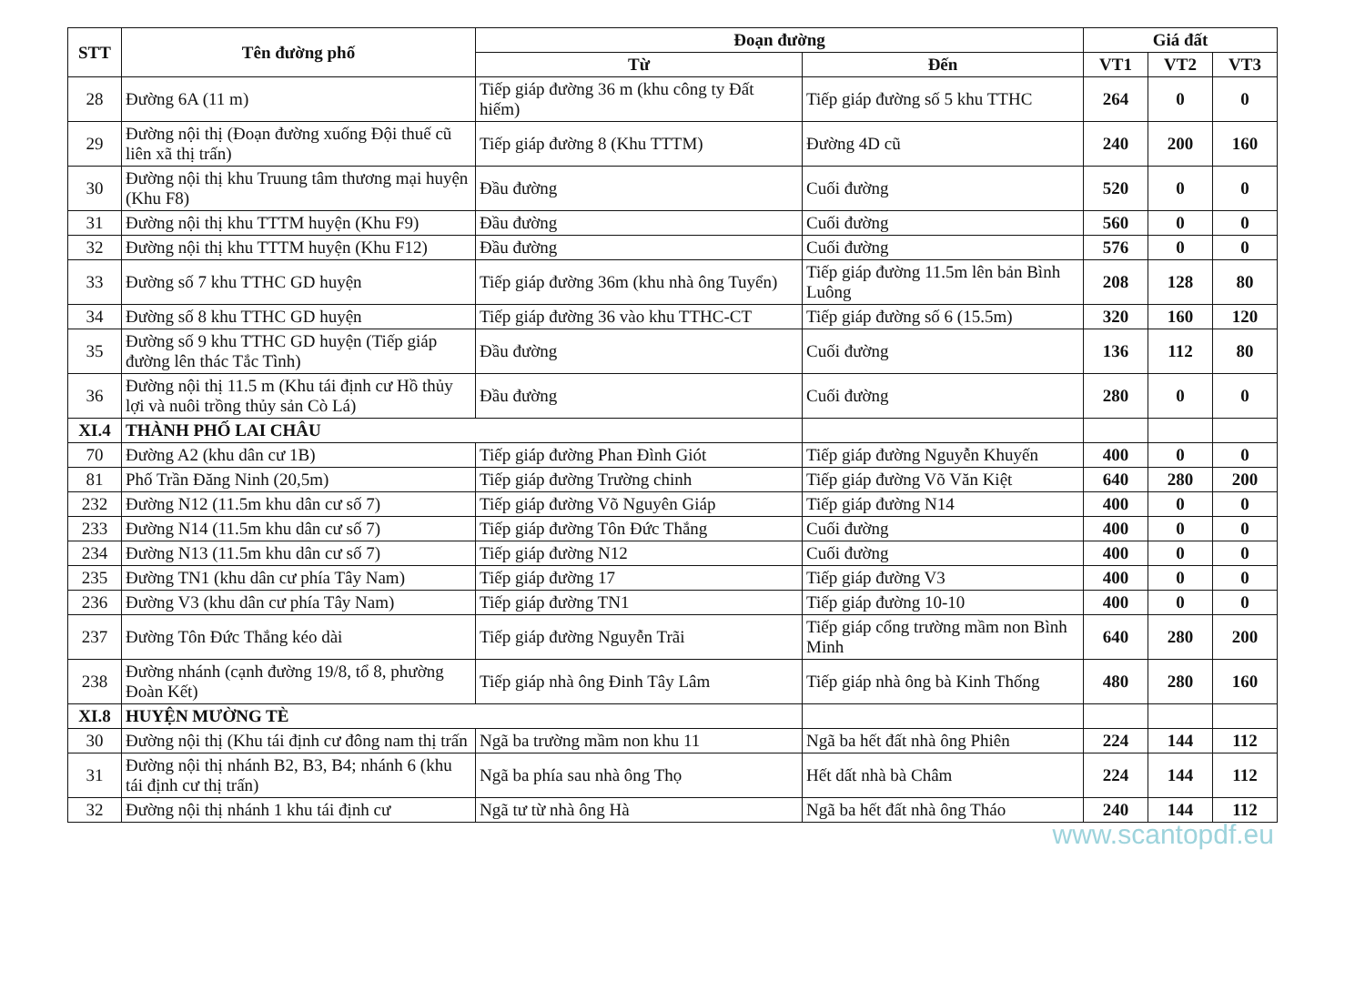| STT | Tên đường phố | Đoạn đường | | Giá đất | | |
| --- | --- | --- | --- | --- | --- | --- |
| | | Từ | Đến | VT1 | VT2 | VT3 |
| 28 | Đường 6A (11 m) | Tiếp giáp đường 36 m (khu công ty Đất hiếm) | Tiếp giáp đường số 5 khu TTHC | 264 | 0 | 0 |
| 29 | Đường nội thị (Đoạn đường xuống Đội thuế cũ liên xã thị trấn) | Tiếp giáp đường 8 (Khu TTTM) | Đường 4D cũ | 240 | 200 | 160 |
| 30 | Đường nội thị khu Truung tâm thương mại huyện (Khu F8) | Đầu đường | Cuối đường | 520 | 0 | 0 |
| 31 | Đường nội thị khu TTTM huyện (Khu F9) | Đầu đường | Cuối đường | 560 | 0 | 0 |
| 32 | Đường nội thị khu TTTM huyện (Khu F12) | Đầu đường | Cuối đường | 576 | 0 | 0 |
| 33 | Đường số 7 khu TTHC GD huyện | Tiếp giáp đường 36m (khu nhà ông Tuyển) | Tiếp giáp đường 11.5m lên bản Bình Luông | 208 | 128 | 80 |
| 34 | Đường số 8 khu TTHC GD huyện | Tiếp giáp đường 36 vào khu TTHC-CT | Tiếp giáp đường số 6 (15.5m) | 320 | 160 | 120 |
| 35 | Đường số 9 khu TTHC GD huyện (Tiếp giáp đường lên thác Tắc Tình) | Đầu đường | Cuối đường | 136 | 112 | 80 |
| 36 | Đường nội thị 11.5 m (Khu tái định cư Hồ thủy lợi và nuôi trồng thủy sản Cò Lá) | Đầu đường | Cuối đường | 280 | 0 | 0 |
| XI.4 | THÀNH PHỐ LAI CHÂU | | | | | |
| 70 | Đường A2 (khu dân cư 1B) | Tiếp giáp đường Phan Đình Giót | Tiếp giáp đường Nguyễn Khuyến | 400 | 0 | 0 |
| 81 | Phố Trần Đăng Ninh (20,5m) | Tiếp giáp đường Trường chinh | Tiếp giáp đường Võ Văn Kiệt | 640 | 280 | 200 |
| 232 | Đường N12 (11.5m khu dân cư số 7) | Tiếp giáp đường Võ Nguyên Giáp | Tiếp giáp đường N14 | 400 | 0 | 0 |
| 233 | Đường N14 (11.5m khu dân cư số 7) | Tiếp giáp đường Tôn Đức Thắng | Cuối đường | 400 | 0 | 0 |
| 234 | Đường N13 (11.5m khu dân cư số 7) | Tiếp giáp đường N12 | Cuối đường | 400 | 0 | 0 |
| 235 | Đường TN1 (khu dân cư phía Tây Nam) | Tiếp giáp đường 17 | Tiếp giáp đường V3 | 400 | 0 | 0 |
| 236 | Đường V3 (khu dân cư phía Tây Nam) | Tiếp giáp đường TN1 | Tiếp giáp đường 10-10 | 400 | 0 | 0 |
| 237 | Đường Tôn Đức Thắng kéo dài | Tiếp giáp đường Nguyễn Trãi | Tiếp giáp cổng trường mầm non Bình Minh | 640 | 280 | 200 |
| 238 | Đường nhánh (cạnh đường 19/8, tổ 8, phường Đoàn Kết) | Tiếp giáp nhà ông Đinh Tây Lâm | Tiếp giáp nhà ông bà Kinh Thống | 480 | 280 | 160 |
| XI.8 | HUYỆN MƯỜNG TÈ | | | | | |
| 30 | Đường nội thị (Khu tái định cư đông nam thị trấn | Ngã ba trường mầm non khu 11 | Ngã ba hết đất nhà ông Phiên | 224 | 144 | 112 |
| 31 | Đường nội thị nhánh B2, B3, B4; nhánh 6 (khu tái định cư thị trấn) | Ngã ba phía sau nhà ông Thọ | Hết dất nhà bà Châm | 224 | 144 | 112 |
| 32 | Đường nội thị nhánh 1 khu tái định cư | Ngã tư từ nhà ông Hà | Ngã ba hết đất nhà ông Tháo | 240 | 144 | 112 |
www.scantopdf.eu